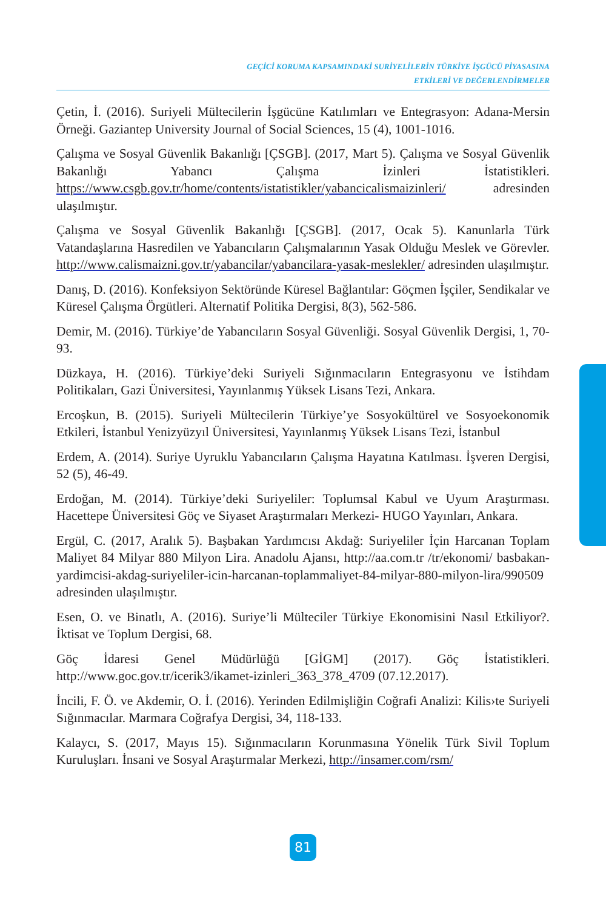GEÇİCİ KORUMA KAPSAMINDAKİ SURİYELİLERİN TÜRKİYE İŞGÜCÜ PİYASASINA
ETKİLERİ VE DEĞERLENDİRMELER
Çetin, İ. (2016). Suriyeli Mültecilerin İşgücüne Katılımları ve Entegrasyon: Adana-Mersin Örneği. Gaziantep University Journal of Social Sciences, 15 (4), 1001-1016.
Çalışma ve Sosyal Güvenlik Bakanlığı [ÇSGB]. (2017, Mart 5). Çalışma ve Sosyal Güvenlik Bakanlığı Yabancı Çalışma İzinleri İstatistikleri. https://www.csgb.gov.tr/home/contents/istatistikler/yabancicalismaizinleri/ adresinden ulaşılmıştır.
Çalışma ve Sosyal Güvenlik Bakanlığı [ÇSGB]. (2017, Ocak 5). Kanunlarla Türk Vatandaşlarına Hasredilen ve Yabancıların Çalışmalarının Yasak Olduğu Meslek ve Görevler. http://www.calismaizni.gov.tr/yabancilar/yabancilara-yasak-meslekler/ adresinden ulaşılmıştır.
Danış, D. (2016). Konfeksiyon Sektöründe Küresel Bağlantılar: Göçmen İşçiler, Sendikalar ve Küresel Çalışma Örgütleri. Alternatif Politika Dergisi, 8(3), 562-586.
Demir, M. (2016). Türkiye’de Yabancıların Sosyal Güvenliği. Sosyal Güvenlik Dergisi, 1, 70-93.
Düzkaya, H. (2016). Türkiye’deki Suriyeli Sığınmacıların Entegrasyonu ve İstihdam Politikaları, Gazi Üniversitesi, Yayınlanmış Yüksek Lisans Tezi, Ankara.
Ercoşkun, B. (2015). Suriyeli Mültecilerin Türkiye’ye Sosyokültürel ve Sosyoekonomik Etkileri, İstanbul Yenizyüzyıl Üniversitesi, Yayınlanmış Yüksek Lisans Tezi, İstanbul
Erdem, A. (2014). Suriye Uyruklu Yabancıların Çalışma Hayatına Katılması. İşveren Dergisi, 52 (5), 46-49.
Erdoğan, M. (2014). Türkiye’deki Suriyeliler: Toplumsal Kabul ve Uyum Araştırması. Hacettepe Üniversitesi Göç ve Siyaset Araştırmaları Merkezi- HUGO Yayınları, Ankara.
Ergül, C. (2017, Aralık 5). Başbakan Yardımcısı Akdağ: Suriyeliler İçin Harcanan Toplam Maliyet 84 Milyar 880 Milyon Lira. Anadolu Ajansı, http://aa.com.tr /tr/ekonomi/ basbakan-yardimcisi-akdag-suriyeliler-icin-harcanan-toplammaliyet-84-milyar-880-milyon-lira/990509 adresinden ulaşılmıştır.
Esen, O. ve Binatlı, A. (2016). Suriye’li Mülteciler Türkiye Ekonomisini Nasıl Etkiliyor?. İktisat ve Toplum Dergisi, 68.
Göç İdaresi Genel Müdürlüğü [GİGM] (2017). Göç İstatistikleri. http://www.goc.gov.tr/icerik3/ikamet-izinleri_363_378_4709 (07.12.2017).
İncili, F. Ö. ve Akdemir, O. İ. (2016). Yerinden Edilmişliğin Coğrafi Analizi: Kilis›te Suriyeli Sığınmacılar. Marmara Coğrafya Dergisi, 34, 118-133.
Kalaycı, S. (2017, Mayıs 15). Sığınmacıların Korunmasına Yönelik Türk Sivil Toplum Kuruluşları. İnsani ve Sosyal Araştırmalar Merkezi, http://insamer.com/rsm/
81